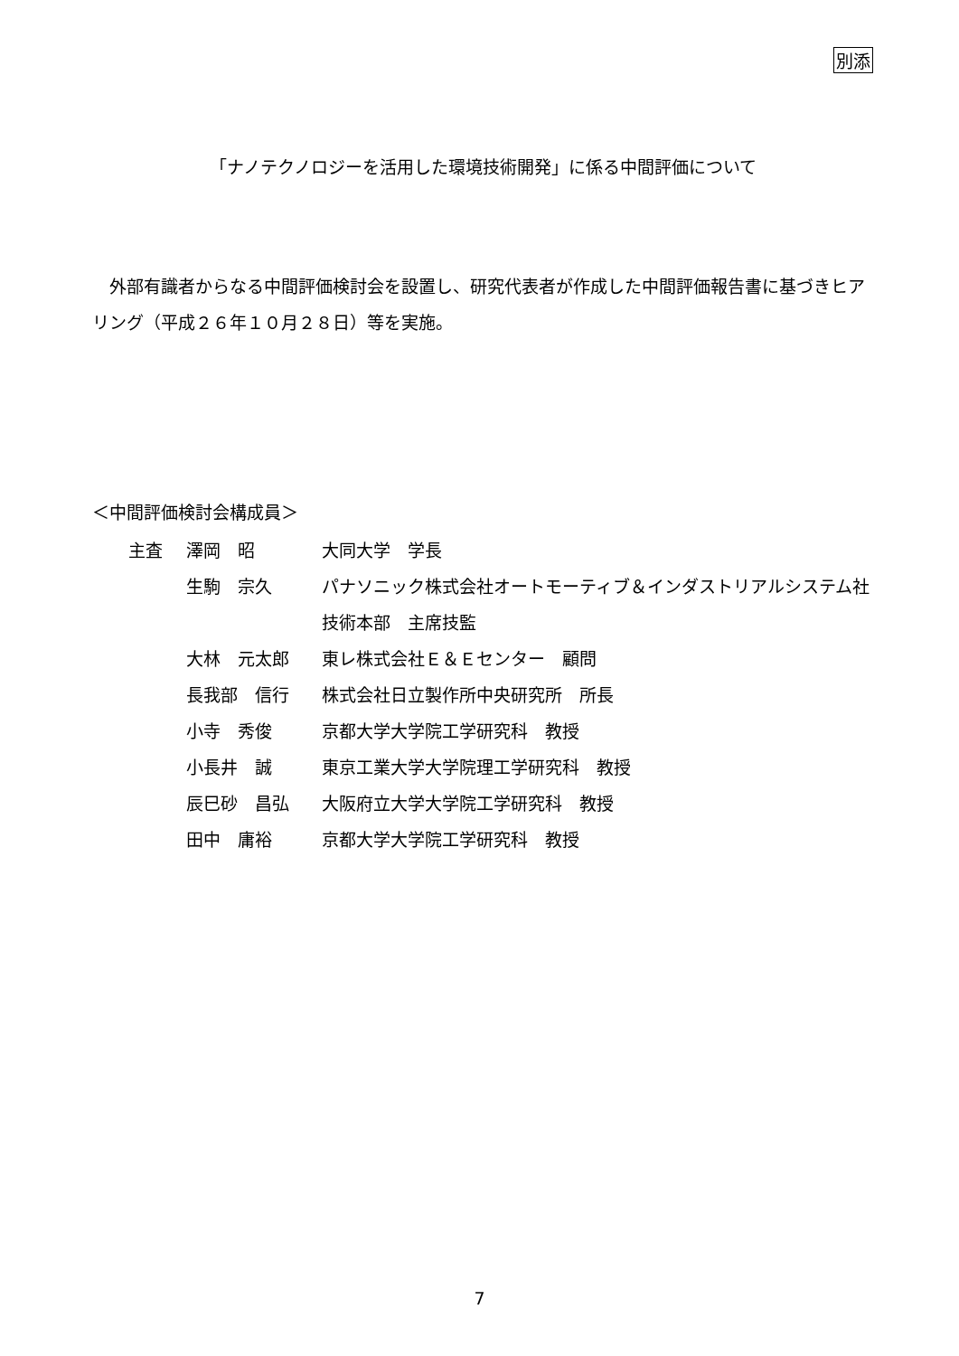別添
「ナノテクノロジーを活用した環境技術開発」に係る中間評価について
外部有識者からなる中間評価検討会を設置し、研究代表者が作成した中間評価報告書に基づきヒアリング（平成２６年１０月２８日）等を実施。
＜中間評価検討会構成員＞
| 主査 | 澤岡 昭 | 大同大学 学長 |
| | 生駒 宗久 | パナソニック株式会社オートモーティブ＆インダストリアルシステム社技術本部 主席技監 |
| | 大林 元太郎 | 東レ株式会社Ｅ＆Ｅセンター 顧問 |
| | 長我部 信行 | 株式会社日立製作所中央研究所 所長 |
| | 小寺 秀俊 | 京都大学大学院工学研究科 教授 |
| | 小長井 誠 | 東京工業大学大学院理工学研究科 教授 |
| | 辰巳砂 昌弘 | 大阪府立大学大学院工学研究科 教授 |
| | 田中 庸裕 | 京都大学大学院工学研究科 教授 |
7